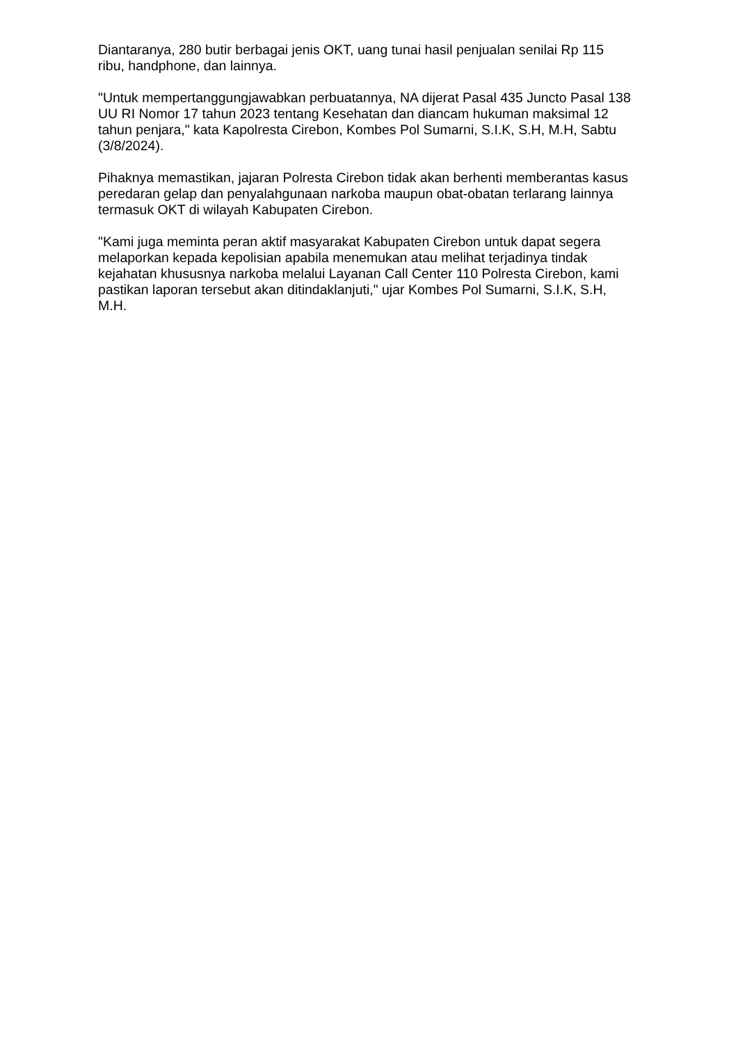Diantaranya, 280 butir berbagai jenis OKT, uang tunai hasil penjualan senilai Rp 115 ribu, handphone, dan lainnya.
"Untuk mempertanggungjawabkan perbuatannya, NA dijerat Pasal 435 Juncto Pasal 138 UU RI Nomor 17 tahun 2023 tentang Kesehatan dan diancam hukuman maksimal 12 tahun penjara," kata Kapolresta Cirebon, Kombes Pol Sumarni, S.I.K, S.H, M.H, Sabtu (3/8/2024).
Pihaknya memastikan, jajaran Polresta Cirebon tidak akan berhenti memberantas kasus peredaran gelap dan penyalahgunaan narkoba maupun obat-obatan terlarang lainnya termasuk OKT di wilayah Kabupaten Cirebon.
"Kami juga meminta peran aktif masyarakat Kabupaten Cirebon untuk dapat segera melaporkan kepada kepolisian apabila menemukan atau melihat terjadinya tindak kejahatan khususnya narkoba melalui Layanan Call Center 110 Polresta Cirebon, kami pastikan laporan tersebut akan ditindaklanjuti," ujar Kombes Pol Sumarni, S.I.K, S.H, M.H.